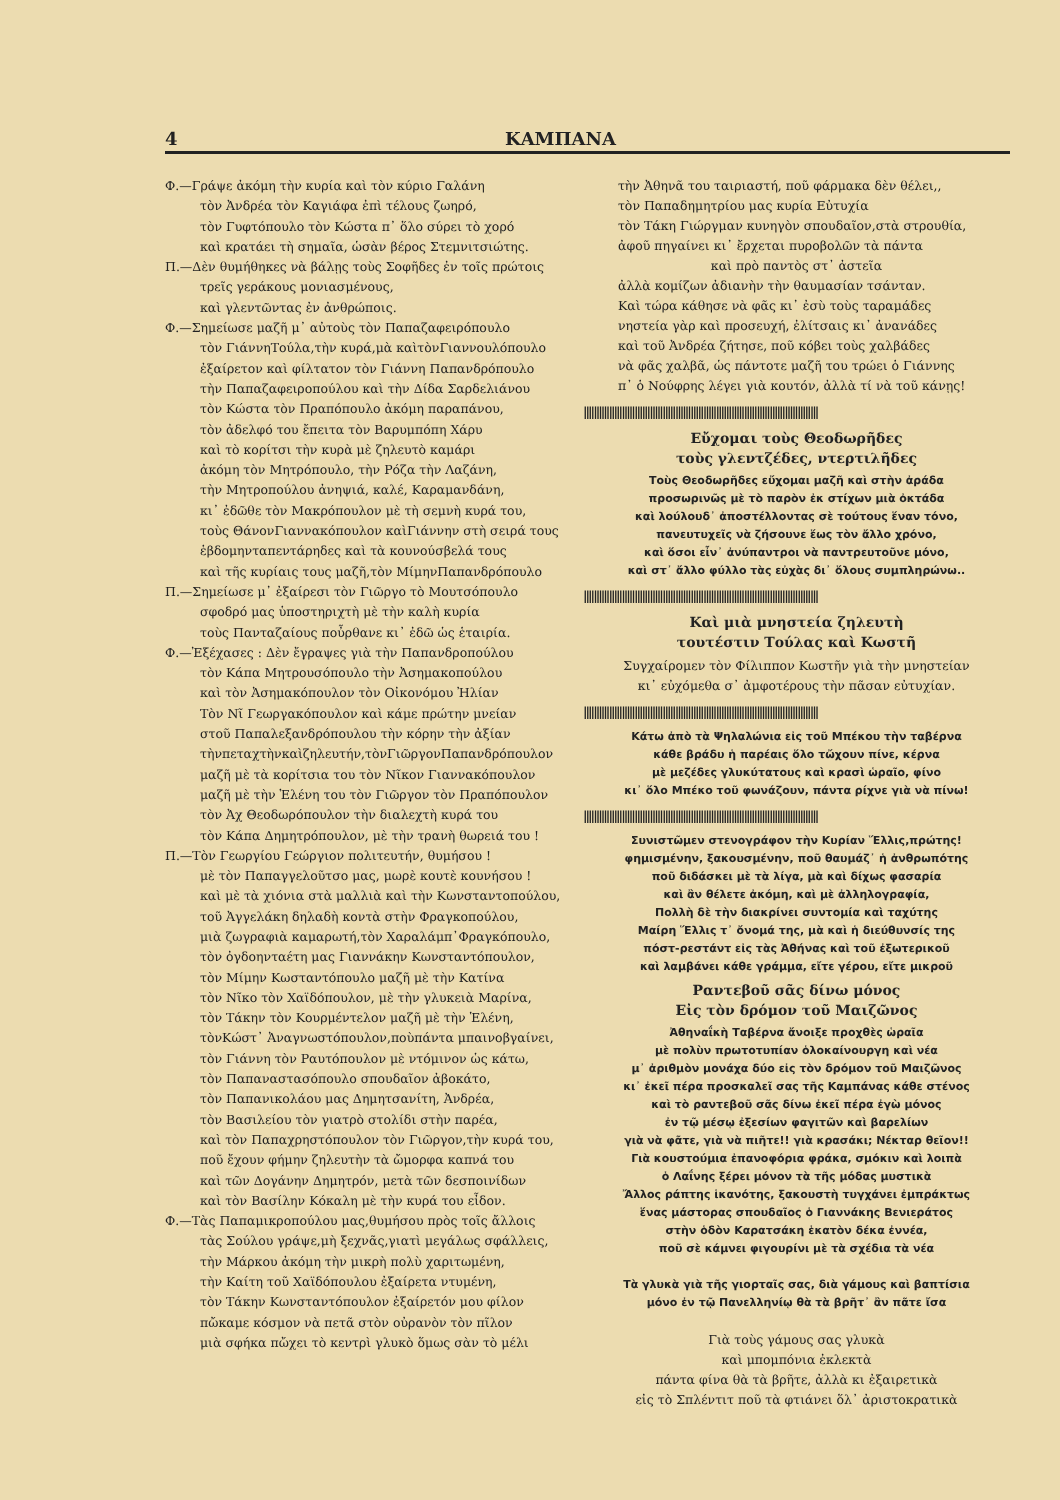4 ΚΑΜΠΑΝΑ
Φ.—Γράψε ἀκόμη τὴν κυρία καὶ τὸν κύριο Γαλάνη
τὸν Ἀνδρέα τὸν Καγιάφα ἐπὶ τέλους ζωηρό,
τὸν Γυφτόπουλο τὸν Κώστα π᾽ ὅλο σύρει τὸ χορό
καὶ κρατάει τὴ σημαῖα, ὡσὰν βέρος Στεμνιτσιώτης.
Π.—Δὲν θυμήθηκες νὰ βάλῃς τοὺς Σοφῆδες ἐν τοῖς πρώτοις
τρεῖς γεράκους μονιασμένους,
καὶ γλεντῶντας ἐν ἀνθρώποις.
Φ.—Σημείωσε μαζῆ μ᾽ αὐτοὺς τὸν Παπαζαφειρόπουλο
τὸν ΓιάννηΤούλα,τὴν κυρά,μὰ καὶτὸνΓιαννουλόπουλο
ἐξαίρετον καὶ φίλτατον τὸν Γιάννη Παπανδρόπουλο
τὴν Παπαζαφειροπούλου καὶ τὴν Δίδα Σαρδελιάνου
τὸν Κώστα τὸν Πραπόπουλο ἀκόμη παραπάνου,
τὸν ἀδελφό του ἔπειτα τὸν Βαρυμπόπη Χάρυ
καὶ τὸ κορίτσι τὴν κυρὰ μὲ ζηλευτὸ καμάρι
ἀκόμη τὸν Μητρόπουλο, τὴν Ρόζα τὴν Λαζάνη,
τὴν Μητροπούλου ἀνηψιά, καλέ, Καραμανδάνη,
κι᾽ ἐδῶθε τὸν Μακρόπουλον μὲ τὴ σεμνὴ κυρά του,
τοὺς ΘάνονΓιαννακόπουλον καὶΓιάννην στὴ σειρά τους
ἑβδομηνταπεντάρηδες καὶ τὰ κουνούσβελά τους
καὶ τῆς κυρίαις τους μαζῆ,τὸν ΜίμηνΠαπανδρόπουλο
Π.—Σημείωσε μ᾽ ἐξαίρεσι τὸν Γιῶργο τὸ Μουτσόπουλο
σφοδρό μας ὑποστηριχτὴ μὲ τὴν καλὴ κυρία
τοὺς Πανταζαίους ποὖρθανε κι᾽ ἐδῶ ὡς ἑταιρία.
Φ.—Ἐξέχασες : Δὲν ἔγραψες γιὰ τὴν Παπανδροπούλου
τὸν Κάπα Μητρουσόπουλο τὴν Ἀσημακοπούλου
καὶ τὸν Ἀσημακόπουλον τὸν Οἰκονόμου Ἠλίαν
Τὸν Νῖ Γεωργακόπουλον καὶ κάμε πρώτην μνείαν
στοῦ Παπαλεξανδρόπουλου τὴν κόρην τὴν ἀξίαν
τὴνπεταχτὴνκαὶζηλευτήν,τὸνΓιῶργονΠαπανδρόπουλον
μαζῆ μὲ τὰ κορίτσια του τὸν Νῖκον Γιαννακόπουλον
μαζῆ μὲ τὴν Ἑλένη του τὸν Γιῶργον τὸν Πραπόπουλον
τὸν Ἀχ Θεοδωρόπουλον τὴν διαλεχτὴ κυρά του
τὸν Κάπα Δημητρόπουλον, μὲ τὴν τρανὴ θωρειά του !
Π.—Τὸν Γεωργίου Γεώργιον πολιτευτήν, θυμήσου !
μὲ τὸν Παπαγγελοῦτσο μας, μωρὲ κουτὲ κουνήσου !
καὶ μὲ τὰ χιόνια στὰ μαλλιὰ καὶ τὴν Κωνσταντοπούλου,
τοῦ Ἀγγελάκη δηλαδὴ κοντὰ στὴν Φραγκοπούλου,
μιὰ ζωγραφιὰ καμαρωτή,τὸν Χαραλάμπ᾽Φραγκόπουλο,
τὸν ὀγδοηνταέτη μας Γιαννάκην Κωνσταντόπουλον,
τὸν Μίμην Κωσταντόπουλο μαζῆ μὲ τὴν Κατίνα
τὸν Νῖκο τὸν Χαϊδόπουλον, μὲ τὴν γλυκειὰ Μαρίνα,
τὸν Τάκην τὸν Κουρμέντελον μαζῆ μὲ τὴν Ἑλένη,
τὸνΚώστ᾽ Ἀναγνωστόπουλον,ποὺπάντα μπαινοβγαίνει,
τὸν Γιάννη τὸν Ραυτόπουλον μὲ ντόμινον ὡς κάτω,
τὸν Παπαναστασόπουλο σπουδαῖον ἀβοκάτο,
τὸν Παπανικολάου μας Δημητσανίτη, Ἀνδρέα,
τὸν Βασιλείου τὸν γιατρὸ στολίδι στὴν παρέα,
καὶ τὸν Παπαχρηστόπουλον τὸν Γιῶργον,τὴν κυρά του,
ποῦ ἔχουν φήμην ζηλευτὴν τὰ ὤμορφα καπνά του
καὶ τῶν Δογάνην Δημητρόν, μετὰ τῶν δεσποινίδων
καὶ τὸν Βασίλην Κόκαλη μὲ τὴν κυρά του εἶδον.
Φ.—Τὰς Παπαμικροπούλου μας,θυμήσου πρὸς τοῖς ἄλλοις
τὰς Σούλου γράψε,μὴ ξεχνᾶς,γιατὶ μεγάλως σφάλλεις,
τὴν Μάρκου ἀκόμη τὴν μικρὴ πολὺ χαριτωμένη,
τὴν Καίτη τοῦ Χαϊδόπουλου ἐξαίρετα ντυμένη,
τὸν Τάκην Κωνσταντόπουλον ἐξαίρετόν μου φίλον
πὤκαμε κόσμον νὰ πετᾶ στὸν οὐρανὸν τὸν πῖλον
μιὰ σφήκα πὤχει τὸ κεντρὶ γλυκὸ ὅμως σὰν τὸ μέλι
τὴν Ἀθηνᾶ του ταιριαστή, ποῦ φάρμακα δὲν θέλει,,
τὸν Παπαδημητρίου μας κυρία Εὐτυχία
τὸν Τάκη Γιώργμαν κυνηγὸν σπουδαῖον,στὰ στρουθία,
ἀφοῦ πηγαίνει κι᾽ ἔρχεται πυροβολῶν τὰ πάντα
καὶ πρὸ παντὸς στ᾽ ἀστεῖα
ἀλλὰ κομίζων ἀδιανὴν τὴν θαυμασίαν τσάνταν.
Καὶ τώρα κάθησε νὰ φᾶς κι᾽ ἐσὺ τοὺς ταραμάδες
νηστεία γὰρ καὶ προσευχή, ἐλίτσαις κι᾽ ἀνανάδες
καὶ τοῦ Ἀνδρέα ζήτησε, ποῦ κόβει τοὺς χαλβάδες
νὰ φᾶς χαλβᾶ, ὡς πάντοτε μαζῆ του τρώει ὁ Γιάννης
π᾽ ὁ Νούφρης λέγει γιὰ κουτόν, ἀλλὰ τί νὰ τοῦ κάνῃς!
||||||||||||||||||||||||||||||||||||||||||||||||||||||||||||||||||||||||||||||||||||||||||||
Εὔχομαι τοὺς Θεοδωρῆδες
τοὺς γλεντζέδες, ντερτιλῆδες
Τοὺς Θεοδωρῆδες εὔχομαι μαζῆ καὶ στὴν ἀράδα
προσωρινῶς μὲ τὸ παρὸν ἐκ στίχων μιὰ ὀκτάδα
καὶ λούλουδ᾽ ἀποστέλλοντας σὲ τούτους ἕναν τόνο,
πανευτυχεῖς νὰ ζήσουνε ἕως τὸν ἄλλο χρόνο,
καὶ ὅσοι εἶν᾽ ἀνύπαντροι νὰ παντρευτοῦνε μόνο,
καὶ στ᾽ ἄλλο φύλλο τὰς εὐχὰς δι᾽ ὅλους συμπληρώνω..
||||||||||||||||||||||||||||||||||||||||||||||||||||||||||||||||||||||||||||||||||||||||||||
Καὶ μιὰ μνηστεία ζηλευτὴ
τουτέστιν Τούλας καὶ Κωστῆ
Συγχαίρομεν τὸν Φίλιππον Κωστῆν γιὰ τὴν μνηστείαν
κι᾽ εὐχόμεθα σ᾽ ἀμφοτέρους τὴν πᾶσαν εὐτυχίαν.
||||||||||||||||||||||||||||||||||||||||||||||||||||||||||||||||||||||||||||||||||||||||||||
Κάτω ἀπὸ τὰ Ψηλαλώνια εἰς τοῦ Μπέκου τὴν ταβέρνα
κάθε βράδυ ἡ παρέαις ὅλο τὤχουν πίνε, κέρνα
μὲ μεζέδες γλυκύτατους καὶ κρασὶ ὡραῖο, φίνο
κι᾽ ὅλο Μπέκο τοῦ φωνάζουν, πάντα ρίχνε γιὰ νὰ πίνω!
||||||||||||||||||||||||||||||||||||||||||||||||||||||||||||||||||||||||||||||||||||||||||||
Συνιστῶμεν στενογράφον τὴν Κυρίαν Ἕλλις,πρώτης!
φημισμένην, ξακουσμένην, ποῦ θαυμάζ᾽ ἡ ἀνθρωπότης
ποῦ διδάσκει μὲ τὰ λίγα, μὰ καὶ δίχως φασαρία
καὶ ἂν θέλετε ἀκόμη, καὶ μὲ ἀλληλογραφία,
Πολλὴ δὲ τὴν διακρίνει συντομία καὶ ταχύτης
Μαίρη Ἕλλις τ᾽ ὄνομά της, μὰ καὶ ἡ διεύθυνσίς της
πόστ-ρεστάντ εἰς τὰς Ἀθήνας καὶ τοῦ ἐξωτερικοῦ
καὶ λαμβάνει κάθε γράμμα, εἴτε γέρου, εἴτε μικροῦ
Ραντεβοῦ σᾶς δίνω μόνος
Εἰς τὸν δρόμον τοῦ Μαιζῶνος
Ἀθηναΐκὴ Ταβέρνα ἄνοιξε προχθὲς ὡραῖα
μὲ πολὺν πρωτοτυπίαν ὁλοκαίνουργη καὶ νέα
μ᾽ ἀριθμὸν μονάχα δύο εἰς τὸν δρόμον τοῦ Μαιζῶνος
κι᾽ ἐκεῖ πέρα προσκαλεῖ σας τῆς Καμπάνας κάθε στένος
καὶ τὸ ραντεβοῦ σᾶς δίνω ἐκεῖ πέρα ἐγὼ μόνος
ἐν τῷ μέσῳ ἐξεσίων φαγιτῶν καὶ βαρελίων
γιὰ νὰ φᾶτε, γιὰ νὰ πιῆτε!! γιὰ κρασάκι; Νέκταρ θεῖον!!
Γιὰ κουστούμια ἐπανοφόρια φράκα, σμόκιν καὶ λοιπὰ
ὁ Λαΐνης ξέρει μόνον τὰ τῆς μόδας μυστικὰ
Ἄλλος ράπτης ἱκανότης, ξακουστὴ τυγχάνει ἐμπράκτως
ἕνας μάστορας σπουδαῖος ὁ Γιαννάκης Βενιεράτος
στὴν ὁδὸν Καρατσάκη ἑκατὸν δέκα ἐννέα,
ποῦ σὲ κάμνει φιγουρίνι μὲ τὰ σχέδια τὰ νέα
Τὰ γλυκὰ γιὰ τῆς γιορταῖς σας, διὰ γάμους καὶ βαπτίσια
μόνο ἐν τῷ Πανελληνίῳ θὰ τὰ βρῆτ᾽ ἂν πᾶτε ἴσα
Γιὰ τοὺς γάμους σας γλυκὰ
καὶ μπομπόνια ἐκλεκτὰ
πάντα φίνα θὰ τὰ βρῆτε, ἀλλὰ κι ἐξαιρετικὰ
εἰς τὸ Σπλέντιτ ποῦ τὰ φτιάνει ὅλ᾽ ἀριστοκρατικὰ